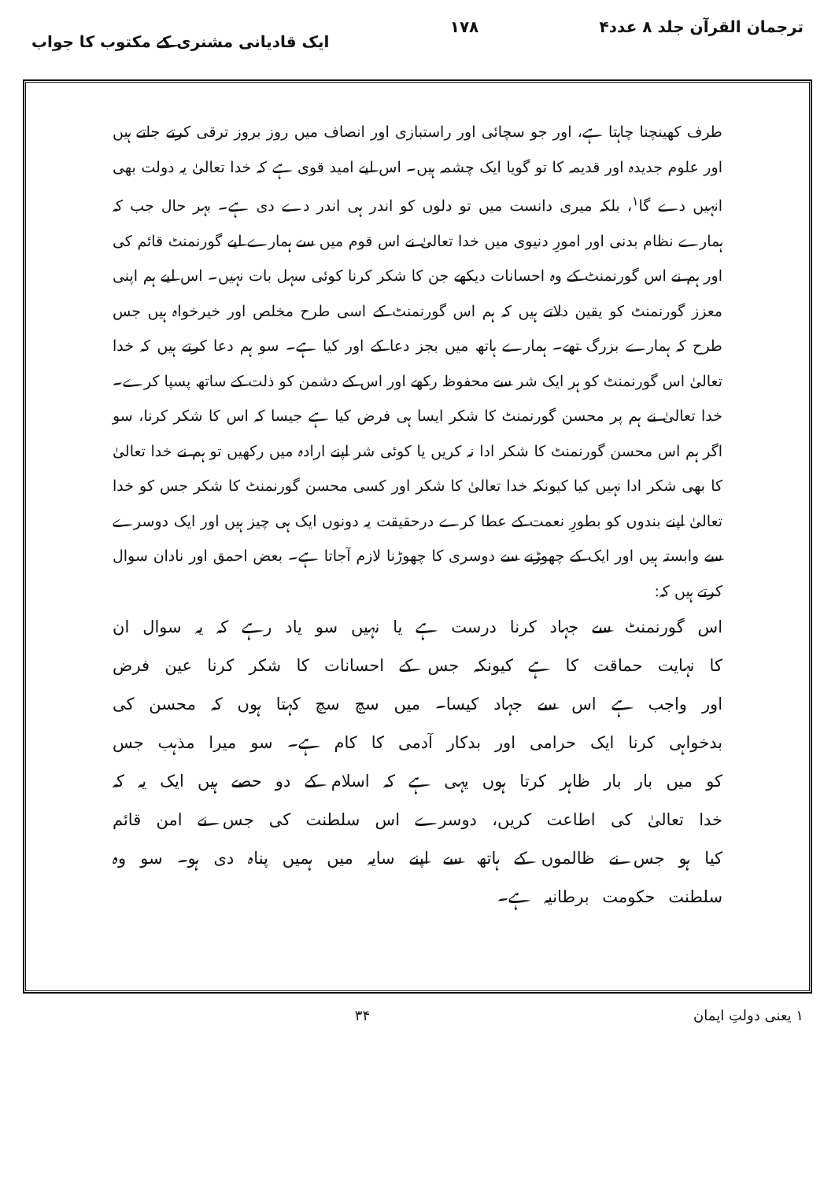ترجمان القرآن جلد ۸ عدد۴ ۱۷۸ ایک قادیانی مشنری کے مکتوب کا جواب
طرف کھینچنا چاہتا ہے، اور جو سچائی اور راستبازی اور انصاف میں روز بروز ترقی کرتے جاتے ہیں اور علوم جدیدہ اور قدیمہ کا تو گویا ایک چشمہ ہیں۔ اس لیے امید قوی ہے کہ خدا تعالیٰ یہ دولت بھی انہیں دے گا<sup>۱</sup>، بلکہ میری دانست میں تو دلوں کو اندر ہی اندر دے دی ہے۔ بہر حال جب کہ ہمارے نظام بدنی اور امورِ دنیوی میں خدا تعالیٰ نے اس قوم میں سے ہمارے لیے گورنمنٹ قائم کی اور ہم نے اس گورنمنٹ کے وہ احسانات دیکھے جن کا شکر کرنا کوئی سہل بات نہیں۔ اس لیے ہم اپنی معزز گورنمنٹ کو یقین دلاتے ہیں کہ ہم اس گورنمنٹ کے اسی طرح مخلص اور خیرخواہ ہیں جس طرح کہ ہمارے بزرگ تھے۔ ہمارے ہاتھ میں بجز دعا کے اور کیا ہے۔ سو ہم دعا کرتے ہیں کہ خدا تعالیٰ اس گورنمنٹ کو ہر ایک شر سے محفوظ رکھے اور اس کے دشمن کو ذلت کے ساتھ پسپا کرے۔ خدا تعالیٰ نے ہم پر محسن گورنمنٹ کا شکر ایسا ہی فرض کیا ہے جیسا کہ اس کا شکر کرنا، سو اگر ہم اس محسن گورنمنٹ کا شکر ادا نہ کریں یا کوئی شر اپنے ارادہ میں رکھیں تو ہم نے خدا تعالیٰ کا بھی شکر ادا نہیں کیا کیونکہ خدا تعالیٰ کا شکر اور کسی محسن گورنمنٹ کا شکر جس کو خدا تعالیٰ اپنے بندوں کو بطورِ نعمت کے عطا کرے درحقیقت یہ دونوں ایک ہی چیز ہیں اور ایک دوسرے سے وابستہ ہیں اور ایک کے چھوڑنے سے دوسری کا چھوڑنا لازم آجاتا ہے۔ بعض احمق اور نادان سوال کرتے ہیں کہ:
اس گورنمنٹ سے جہاد کرنا درست ہے یا نہیں سو یاد رہے کہ یہ سوال ان کا نہایت حماقت کا ہے کیونکہ جس کے احسانات کا شکر کرنا عین فرض اور واجب ہے اس سے جہاد کیسا۔ میں سچ سچ کہتا ہوں کہ محسن کی بدخواہی کرنا ایک حرامی اور بدکار آدمی کا کام ہے۔ سو میرا مذہب جس کو میں بار بار ظاہر کرتا ہوں یہی ہے کہ اسلام کے دو حصے ہیں ایک یہ کہ خدا تعالیٰ کی اطاعت کریں، دوسرے اس سلطنت کی جس نے امن قائم کیا ہو جس نے ظالموں کے ہاتھ سے اپنے سایہ میں ہمیں پناہ دی ہو۔ سو وہ سلطنت حکومت برطانیہ ہے۔
۱ یعنی دولتِ ایمان ۳۴